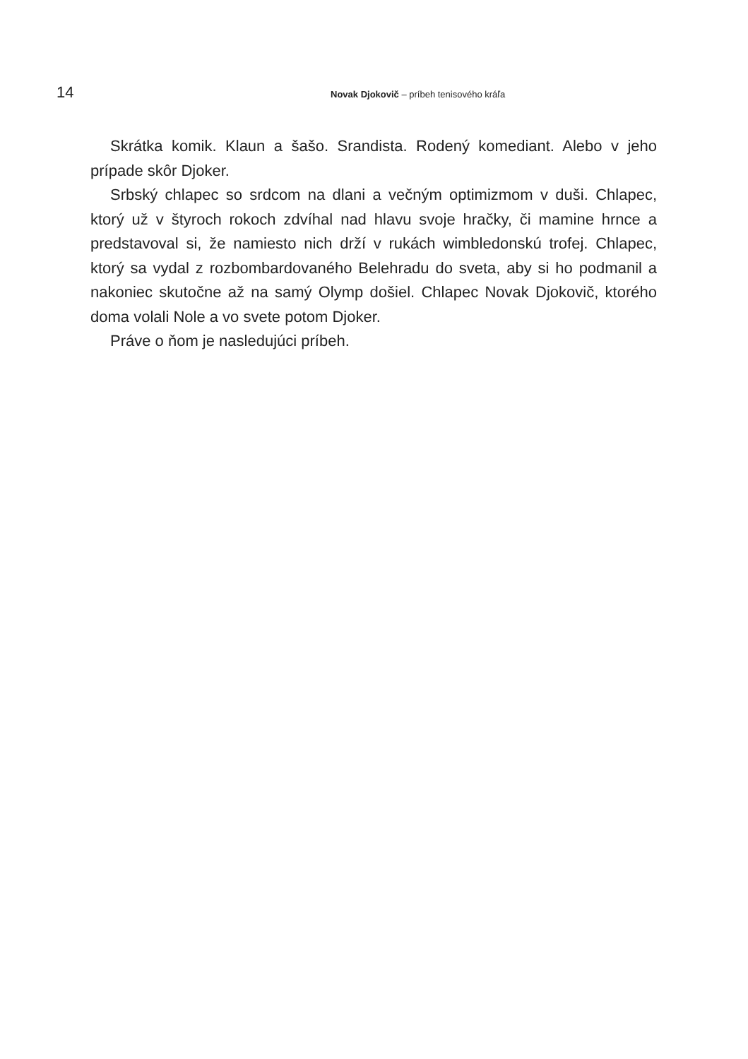14 Novak Djokovič – príbeh tenisového kráľa
Skrátka komik. Klaun a šašo. Srandista. Rodený komediant. Alebo v jeho prípade skôr Djoker.
Srbský chlapec so srdcom na dlani a večným optimizmom v duši. Chlapec, ktorý už v štyroch rokoch zdvíhal nad hlavu svoje hračky, či mamine hrnce a predstavoval si, že namiesto nich drží v rukách wimbledonskú trofej. Chlapec, ktorý sa vydal z rozbombardovaného Belehradu do sveta, aby si ho podmanil a nakoniec skutočne až na samý Olymp došiel. Chlapec Novak Djokovič, ktorého doma volali Nole a vo svete potom Djoker.
Práve o ňom je nasledujúci príbeh.